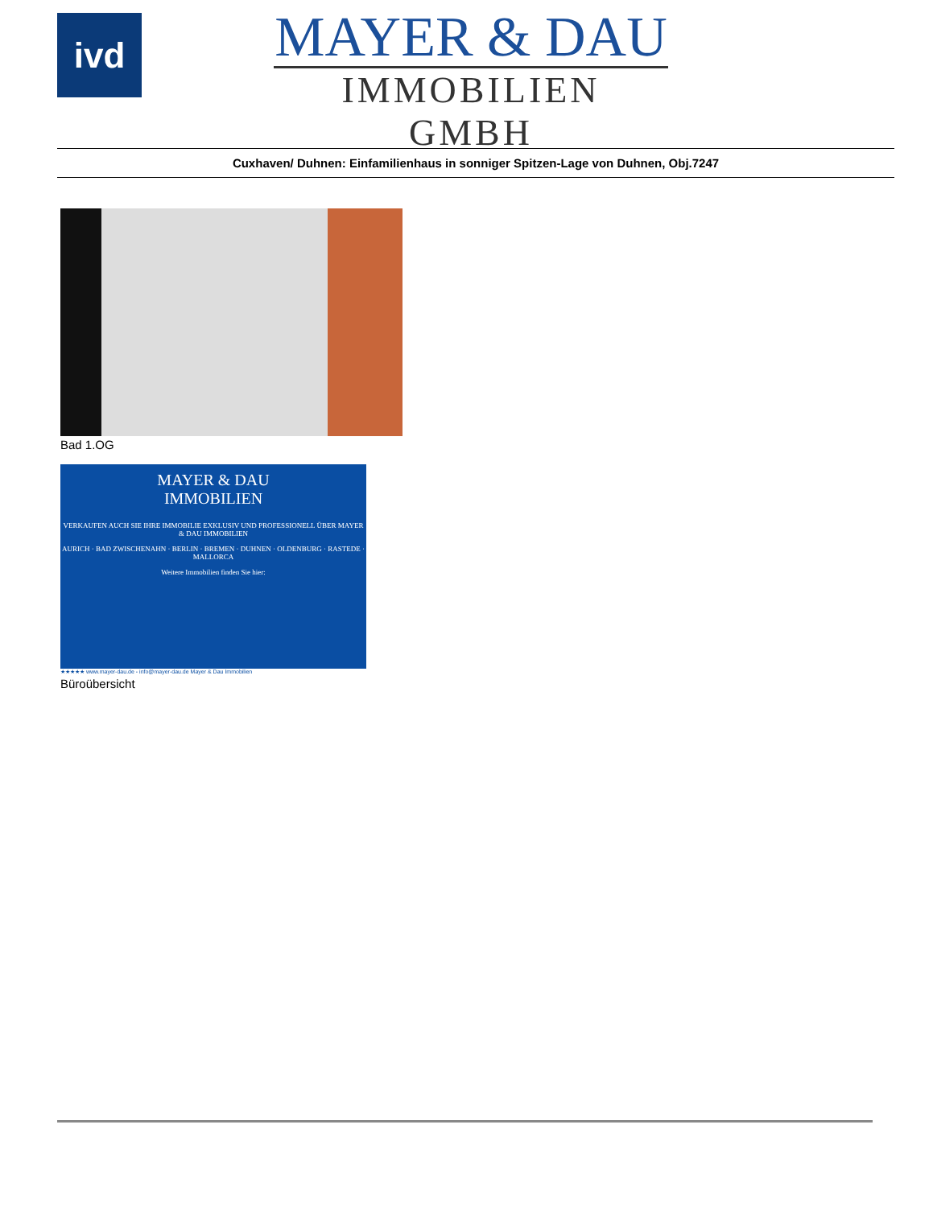ivd
MAYER & DAU
IMMOBILIEN GMBH
Cuxhaven/ Duhnen: Einfamilienhaus in sonniger Spitzen-Lage von Duhnen, Obj.7247
Bad 1.OG
MAYER & DAU
IMMOBILIEN
VERKAUFEN AUCH SIE IHRE IMMOBILIE EXKLUSIV UND PROFESSIONELL ÜBER MAYER & DAU IMMOBILIEN
AURICH · BAD ZWISCHENAHN · BERLIN · BREMEN · DUHNEN · OLDENBURG · RASTEDE · MALLORCA
Weitere Immobilien finden Sie hier:
★★★★★ www.mayer-dau.de - info@mayer-dau.de Mayer & Dau Immobilien
Büroübersicht